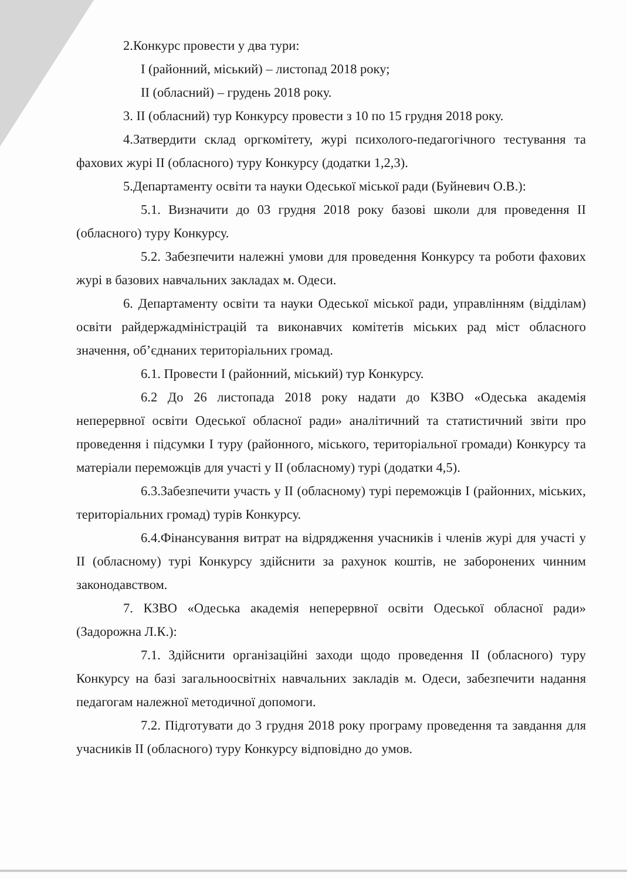2.Конкурс провести у два тури:
I (районний, міський) – листопад 2018 року;
II (обласний) – грудень 2018 року.
3. II (обласний) тур Конкурсу провести з 10 по 15 грудня 2018 року.
4.Затвердити склад оргкомітету, журі психолого-педагогічного тестування та фахових журі II (обласного) туру Конкурсу (додатки 1,2,3).
5.Департаменту освіти та науки Одеської міської ради (Буйневич О.В.):
5.1. Визначити до 03 грудня 2018 року базові школи для проведення II (обласного) туру Конкурсу.
5.2. Забезпечити належні умови для проведення Конкурсу та роботи фахових журі в базових навчальних закладах м. Одеси.
6. Департаменту освіти та науки Одеської міської ради, управлінням (відділам) освіти райдержадміністрацій та виконавчих комітетів міських рад міст обласного значення, об’єднаних територіальних громад.
6.1. Провести I (районний, міський) тур Конкурсу.
6.2 До 26 листопада 2018 року надати до КЗВО «Одеська академія неперервної освіти Одеської обласної ради» аналітичний та статистичний звіти про проведення і підсумки I туру (районного, міського, територіальної громади) Конкурсу та матеріали переможців для участі у II (обласному) турі (додатки 4,5).
6.3.Забезпечити участь у II (обласному) турі переможців I (районних, міських, територіальних громад) турів Конкурсу.
6.4.Фінансування витрат на відрядження учасників і членів журі для участі у II (обласному) турі Конкурсу здійснити за рахунок коштів, не заборонених чинним законодавством.
7. КЗВО «Одеська академія неперервної освіти Одеської обласної ради» (Задорожна Л.К.):
7.1. Здійснити організаційні заходи щодо проведення II (обласного) туру Конкурсу на базі загальноосвітніх навчальних закладів м. Одеси, забезпечити надання педагогам належної методичної допомоги.
7.2. Підготувати до 3 грудня 2018 року програму проведення та завдання для учасників II (обласного) туру Конкурсу відповідно до умов.